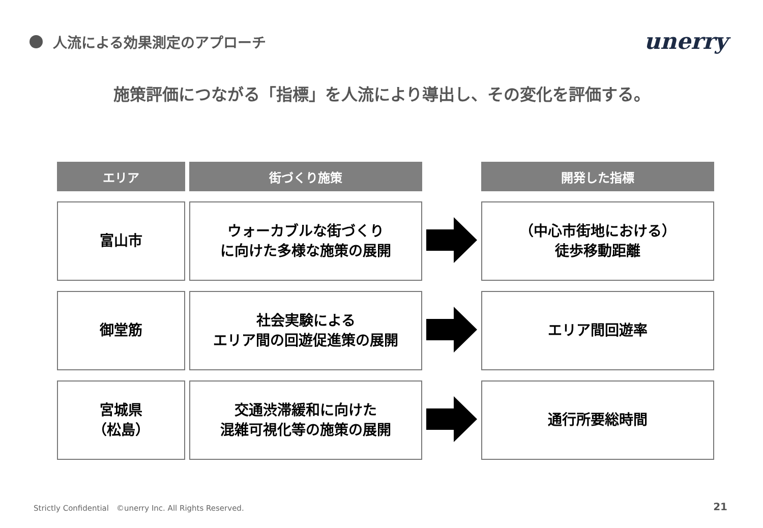人流による効果測定のアプローチ unerry
施策評価につながる「指標」を人流により導出し、その変化を評価する。
| エリア | 街づくり施策 | | 開発した指標 |
| --- | --- | --- | --- |
| 富山市 | ウォーカブルな街づくり に向けた多様な施策の展開 | | （中心市街地における） 徒歩移動距離 |
| 御堂筋 | 社会実験による エリア間の回遊促進策の展開 | | エリア間回遊率 |
| 宮城県 （松島） | 交通渋滞緩和に向けた 混雑可視化等の施策の展開 | | 通行所要総時間 |
Strictly Confidential　©unerry Inc. All Rights Reserved.
21